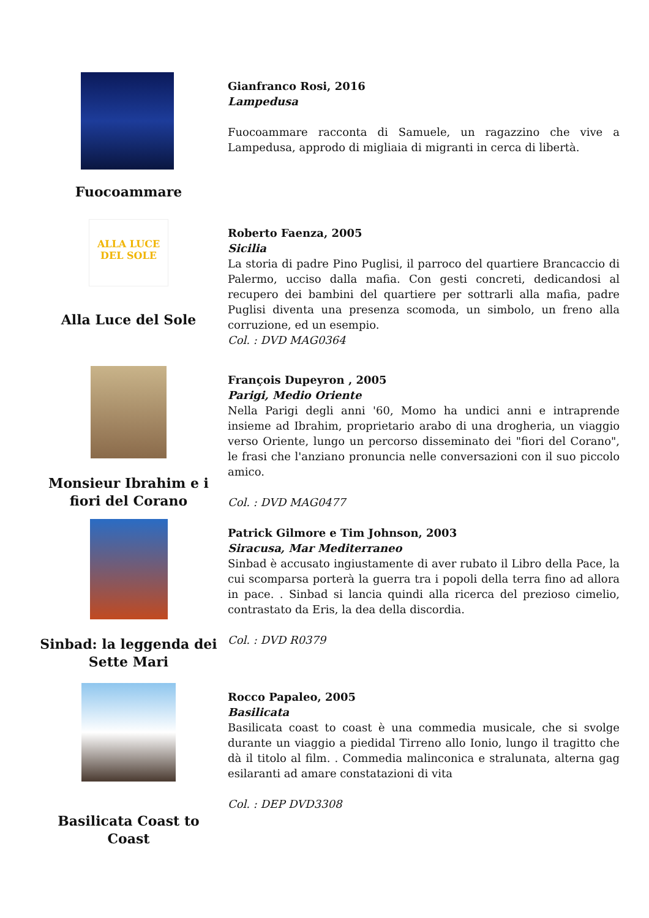Fuocoammare
Gianfranco Rosi, 2016
Lampedusa
Fuocoammare racconta di Samuele, un ragazzino che vive a Lampedusa, approdo di migliaia di migranti in cerca di libertà.
ALLA LUCE DEL SOLE
Alla Luce del Sole
Roberto Faenza, 2005
Sicilia
La storia di padre Pino Puglisi, il parroco del quartiere Brancaccio di Palermo, ucciso dalla mafia. Con gesti concreti, dedicandosi al recupero dei bambini del quartiere per sottrarli alla mafia, padre Puglisi diventa una presenza scomoda, un simbolo, un freno alla corruzione, ed un esempio.
Col. : DVD MAG0364
Monsieur Ibrahim e i fiori del Corano
François Dupeyron , 2005
Parigi, Medio Oriente
Nella Parigi degli anni '60, Momo ha undici anni e intraprende insieme ad Ibrahim, proprietario arabo di una drogheria, un viaggio verso Oriente, lungo un percorso disseminato dei "fiori del Corano", le frasi che l'anziano pronuncia nelle conversazioni con il suo piccolo amico.
Col. : DVD MAG0477
Sinbad: la leggenda dei Sette Mari
Patrick Gilmore e Tim Johnson, 2003
Siracusa, Mar Mediterraneo
Sinbad è accusato ingiustamente di aver rubato il Libro della Pace, la cui scomparsa porterà la guerra tra i popoli della terra fino ad allora in pace. . Sinbad si lancia quindi alla ricerca del prezioso cimelio, contrastato da Eris, la dea della discordia.
Col. : DVD R0379
Basilicata Coast to Coast
Rocco Papaleo, 2005
Basilicata
Basilicata coast to coast è una commedia musicale, che si svolge durante un viaggio a piedidal Tirreno allo Ionio, lungo il tragitto che dà il titolo al film. . Commedia malinconica e stralunata, alterna gag esilaranti ad amare constatazioni di vita
Col. : DEP DVD3308